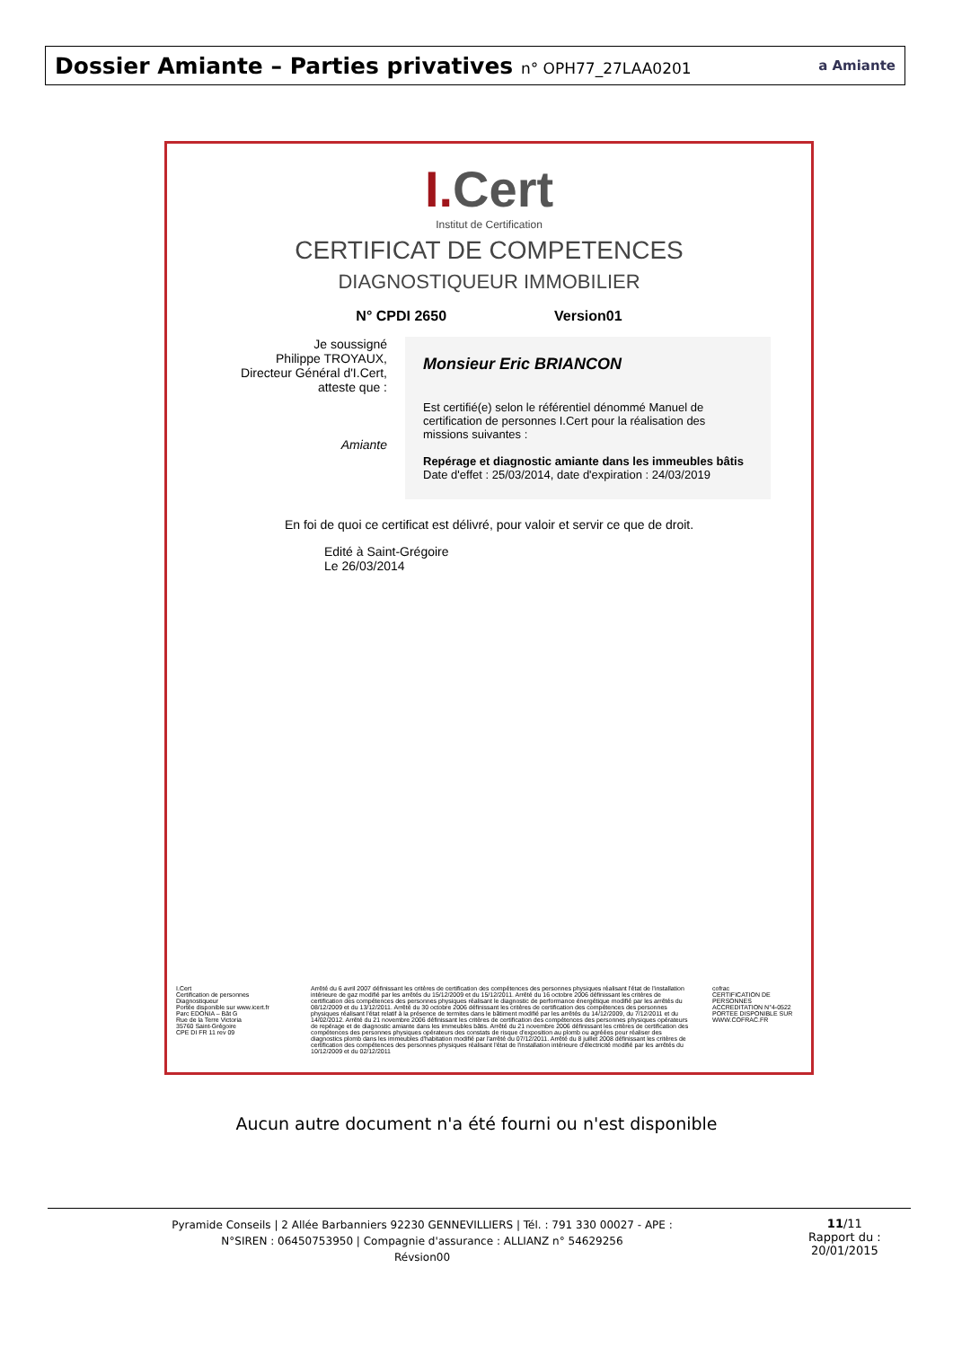Dossier Amiante – Parties privatives n° OPH77_27LAA0201
a Amiante
I. Cert
Institut de Certification
CERTIFICAT DE COMPETENCES
DIAGNOSTIQUEUR IMMOBILIER
N° CPDI 2650 Version01
Je soussigné
Philippe TROYAUX,
Directeur Général d'I.Cert,
atteste que :
Amiante
Monsieur Eric BRIANCON
Est certifié(e) selon le référentiel dénommé Manuel de certification de personnes I.Cert pour la réalisation des missions suivantes :
Repérage et diagnostic amiante dans les immeubles bâtis
Date d'effet : 25/03/2014, date d'expiration : 24/03/2019
En foi de quoi ce certificat est délivré, pour valoir et servir ce que de droit.
Edité à Saint-Grégoire
Le 26/03/2014
I.Cert
Certification de personnes
Diagnostiqueur
Portée disponible sur www.icert.fr
Parc EDONIA – Bât G
Rue de la Terre Victoria
35760 Saint-Grégoire
CPE DI FR 11 rev 09
Arrêté du 6 avril 2007 définissant les critères de certification des compétences des personnes physiques réalisant l'état de l'installation intérieure de gaz modifié par les arrêtés du 15/12/2009 et du 15/12/2011. Arrêté du 16 octobre 2006 définissant les critères de certification des compétences des personnes physiques réalisant le diagnostic de performance énergétique modifié par les arrêtés du 08/12/2009 et du 13/12/2011. Arrêté du 30 octobre 2006 définissant les critères de certification des compétences des personnes physiques réalisant l'état relatif à la présence de termites dans le bâtiment modifié par les arrêtés du 14/12/2009, du 7/12/2011 et du 14/02/2012. Arrêté du 21 novembre 2006 définissant les critères de certification des compétences des personnes physiques opérateurs de repérage et de diagnostic amiante dans les immeubles bâtis. Arrêté du 21 novembre 2006 définissant les critères de certification des compétences des personnes physiques opérateurs des constats de risque d'exposition au plomb ou agréées pour réaliser des diagnostics plomb dans les immeubles d'habitation modifié par l'arrêté du 07/12/2011. Arrêté du 8 juillet 2008 définissant les critères de certification des compétences des personnes physiques réalisant l'état de l'installation intérieure d'électricité modifié par les arrêtés du 10/12/2009 et du 02/12/2011
cofrac
CERTIFICATION DE PERSONNES
ACCREDITATION N°4-0522
PORTEE DISPONIBLE SUR WWW.COFRAC.FR
Aucun autre document n'a été fourni ou n'est disponible
Pyramide Conseils | 2 Allée Barbanniers 92230 GENNEVILLIERS | Tél. : 791 330 00027 - APE :
N°SIREN : 06450753950 | Compagnie d'assurance : ALLIANZ n° 54629256
Révsion00
11/11
Rapport du :
20/01/2015